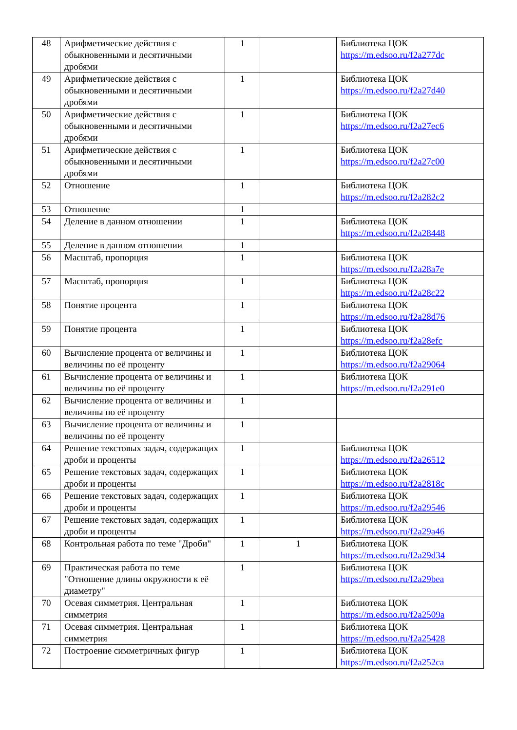| 48 | Арифметические действия с обыкновенными и десятичными дробями | 1 | | Библиотека ЦОК https://m.edsoo.ru/f2a277dc |
| 49 | Арифметические действия с обыкновенными и десятичными дробями | 1 | | Библиотека ЦОК https://m.edsoo.ru/f2a27d40 |
| 50 | Арифметические действия с обыкновенными и десятичными дробями | 1 | | Библиотека ЦОК https://m.edsoo.ru/f2a27ec6 |
| 51 | Арифметические действия с обыкновенными и десятичными дробями | 1 | | Библиотека ЦОК https://m.edsoo.ru/f2a27c00 |
| 52 | Отношение | 1 | | Библиотека ЦОК https://m.edsoo.ru/f2a282c2 |
| 53 | Отношение | 1 | | |
| 54 | Деление в данном отношении | 1 | | Библиотека ЦОК https://m.edsoo.ru/f2a28448 |
| 55 | Деление в данном отношении | 1 | | |
| 56 | Масштаб, пропорция | 1 | | Библиотека ЦОК https://m.edsoo.ru/f2a28a7e |
| 57 | Масштаб, пропорция | 1 | | Библиотека ЦОК https://m.edsoo.ru/f2a28c22 |
| 58 | Понятие процента | 1 | | Библиотека ЦОК https://m.edsoo.ru/f2a28d76 |
| 59 | Понятие процента | 1 | | Библиотека ЦОК https://m.edsoo.ru/f2a28efc |
| 60 | Вычисление процента от величины и величины по её проценту | 1 | | Библиотека ЦОК https://m.edsoo.ru/f2a29064 |
| 61 | Вычисление процента от величины и величины по её проценту | 1 | | Библиотека ЦОК https://m.edsoo.ru/f2a291e0 |
| 62 | Вычисление процента от величины и величины по её проценту | 1 | | |
| 63 | Вычисление процента от величины и величины по её проценту | 1 | | |
| 64 | Решение текстовых задач, содержащих дроби и проценты | 1 | | Библиотека ЦОК https://m.edsoo.ru/f2a26512 |
| 65 | Решение текстовых задач, содержащих дроби и проценты | 1 | | Библиотека ЦОК https://m.edsoo.ru/f2a2818c |
| 66 | Решение текстовых задач, содержащих дроби и проценты | 1 | | Библиотека ЦОК https://m.edsoo.ru/f2a29546 |
| 67 | Решение текстовых задач, содержащих дроби и проценты | 1 | | Библиотека ЦОК https://m.edsoo.ru/f2a29a46 |
| 68 | Контрольная работа по теме "Дроби" | 1 | 1 | Библиотека ЦОК https://m.edsoo.ru/f2a29d34 |
| 69 | Практическая работа по теме "Отношение длины окружности к её диаметру" | 1 | | Библиотека ЦОК https://m.edsoo.ru/f2a29bea |
| 70 | Осевая симметрия. Центральная симметрия | 1 | | Библиотека ЦОК https://m.edsoo.ru/f2a2509a |
| 71 | Осевая симметрия. Центральная симметрия | 1 | | Библиотека ЦОК https://m.edsoo.ru/f2a25428 |
| 72 | Построение симметричных фигур | 1 | | Библиотека ЦОК https://m.edsoo.ru/f2a252ca |